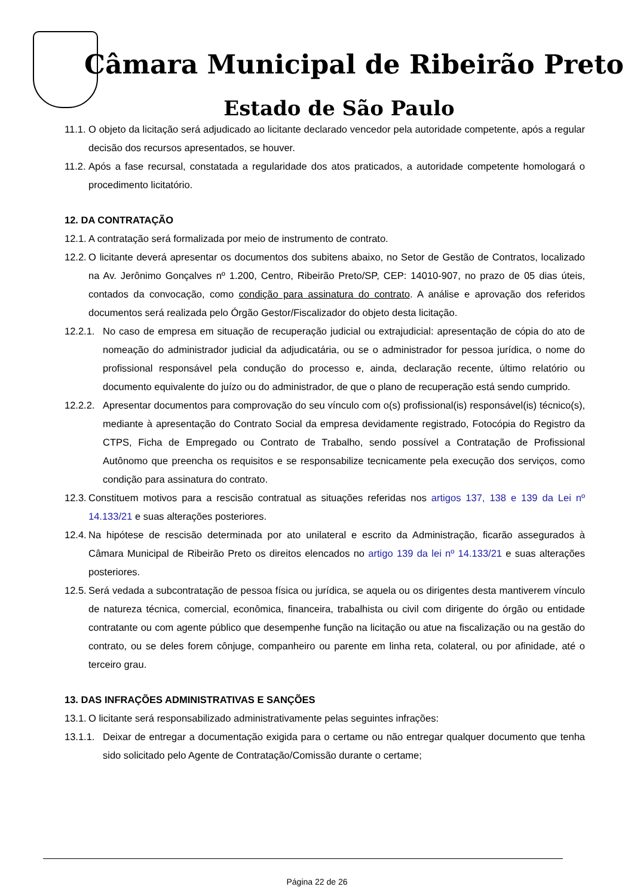Câmara Municipal de Ribeirão Preto
Estado de São Paulo
11.1.
O objeto da licitação será adjudicado ao licitante declarado vencedor pela autoridade competente, após a regular decisão dos recursos apresentados, se houver.
11.2.
Após a fase recursal, constatada a regularidade dos atos praticados, a autoridade competente homologará o procedimento licitatório.
12. DA CONTRATAÇÃO
12.1.
A contratação será formalizada por meio de instrumento de contrato.
12.2.
O licitante deverá apresentar os documentos dos subitens abaixo, no Setor de Gestão de Contratos, localizado na Av. Jerônimo Gonçalves nº 1.200, Centro, Ribeirão Preto/SP, CEP: 14010-907, no prazo de 05 dias úteis, contados da convocação, como condição para assinatura do contrato. A análise e aprovação dos referidos documentos será realizada pelo Órgão Gestor/Fiscalizador do objeto desta licitação.
12.2.1.
No caso de empresa em situação de recuperação judicial ou extrajudicial: apresentação de cópia do ato de nomeação do administrador judicial da adjudicatária, ou se o administrador for pessoa jurídica, o nome do profissional responsável pela condução do processo e, ainda, declaração recente, último relatório ou documento equivalente do juízo ou do administrador, de que o plano de recuperação está sendo cumprido.
12.2.2.
Apresentar documentos para comprovação do seu vínculo com o(s) profissional(is) responsável(is) técnico(s), mediante à apresentação do Contrato Social da empresa devidamente registrado, Fotocópia do Registro da CTPS, Ficha de Empregado ou Contrato de Trabalho, sendo possível a Contratação de Profissional Autônomo que preencha os requisitos e se responsabilize tecnicamente pela execução dos serviços, como condição para assinatura do contrato.
12.3.
Constituem motivos para a rescisão contratual as situações referidas nos artigos 137, 138 e 139 da Lei nº 14.133/21 e suas alterações posteriores.
12.4.
Na hipótese de rescisão determinada por ato unilateral e escrito da Administração, ficarão assegurados à Câmara Municipal de Ribeirão Preto os direitos elencados no artigo 139 da lei nº 14.133/21 e suas alterações posteriores.
12.5.
Será vedada a subcontratação de pessoa física ou jurídica, se aquela ou os dirigentes desta mantiverem vínculo de natureza técnica, comercial, econômica, financeira, trabalhista ou civil com dirigente do órgão ou entidade contratante ou com agente público que desempenhe função na licitação ou atue na fiscalização ou na gestão do contrato, ou se deles forem cônjuge, companheiro ou parente em linha reta, colateral, ou por afinidade, até o terceiro grau.
13. DAS INFRAÇÕES ADMINISTRATIVAS E SANÇÕES
13.1.
O licitante será responsabilizado administrativamente pelas seguintes infrações:
13.1.1.
Deixar de entregar a documentação exigida para o certame ou não entregar qualquer documento que tenha sido solicitado pelo Agente de Contratação/Comissão durante o certame;
Página 22 de 26